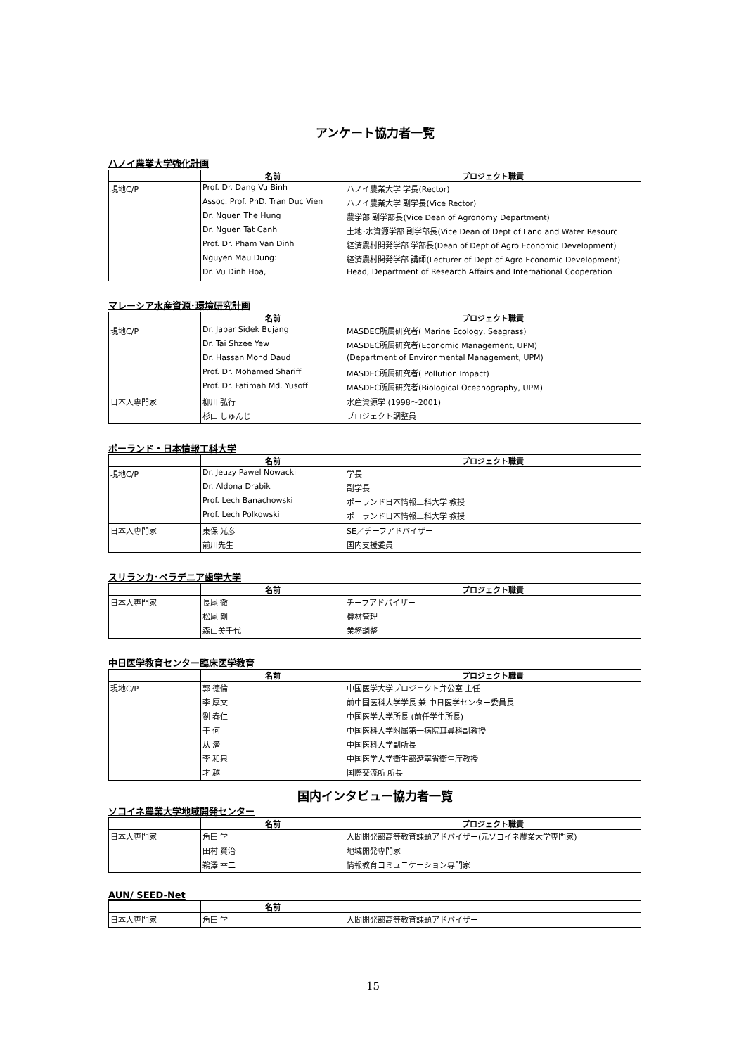アンケート協力者一覧
ハノイ農業大学強化計画
| | 名前 | プロジェクト職責 |
| --- | --- | --- |
| 現地C/P | Prof. Dr. Dang Vu Binh | ハノイ農業大学 学長(Rector) |
| | Assoc. Prof. PhD. Tran Duc Vien | ハノイ農業大学 副学長(Vice Rector) |
| | Dr. Nguen The Hung | 農学部 副学部長(Vice Dean of Agronomy Department) |
| | Dr. Nguen Tat Canh | 土地･水資源学部 副学部長(Vice Dean of Dept of Land and Water Resourc |
| | Prof. Dr. Pham Van Dinh | 経済農村開発学部 学部長(Dean of Dept of Agro Economic Development) |
| | Nguyen Mau Dung: | 経済農村開発学部 講師(Lecturer of Dept of Agro Economic Development) |
| | Dr. Vu Dinh Hoa, | Head, Department of Research Affairs and International Cooperation |
マレーシア水産資源･環境研究計画
| | 名前 | プロジェクト職責 |
| --- | --- | --- |
| 現地C/P | Dr. Japar Sidek Bujang | MASDEC所属研究者( Marine Ecology, Seagrass) |
| | Dr. Tai Shzee Yew | MASDEC所属研究者(Economic Management, UPM) |
| | Dr. Hassan Mohd Daud | (Department of Environmental Management, UPM) |
| | Prof. Dr. Mohamed Shariff | MASDEC所属研究者( Pollution Impact) |
| | Prof. Dr. Fatimah Md. Yusoff | MASDEC所属研究者(Biological Oceanography, UPM) |
| 日本人専門家 | 柳川 弘行 | 水産資源学 (1998～2001) |
| | 杉山 しゅんじ | プロジェクト調整員 |
ポーランド・日本情報工科大学
| | 名前 | プロジェクト職責 |
| --- | --- | --- |
| 現地C/P | Dr. Jeuzy Pawel Nowacki | 学長 |
| | Dr. Aldona Drabik | 副学長 |
| | Prof. Lech Banachowski | ポーランド日本情報工科大学 教授 |
| | Prof. Lech Polkowski | ポーランド日本情報工科大学 教授 |
| 日本人専門家 | 東保 光彦 | SE／チーフアドバイザー |
| | 前川先生 | 国内支援委員 |
スリランカ･ペラデニア歯学大学
| | 名前 | プロジェクト職責 |
| --- | --- | --- |
| 日本人専門家 | 長尾 徹 | チーフアドバイザー |
| | 松尾 剛 | 機材管理 |
| | 森山美千代 | 業務調整 |
中日医学教育センター臨床医学教育
| | 名前 | プロジェクト職責 |
| --- | --- | --- |
| 現地C/P | 郭 徳倫 | 中国医学大学プロジェクト弁公室 主任 |
| | 李 厚文 | 前中国医科大学学長 兼 中日医学センター委員長 |
| | 劉 春仁 | 中国医学大学所長 (前任学生所長) |
| | 于 何 | 中国医科大学附属第一病院耳鼻科副教授 |
| | 从 濳 | 中国医科大学副所長 |
| | 李 和泉 | 中国医学大学衛生部遼寧省衛生庁教授 |
| | 才 越 | 国際交流所 所長 |
国内インタビュー協力者一覧
ソコイネ農業大学地域開発センター
| | 名前 | プロジェクト職責 |
| --- | --- | --- |
| 日本人専門家 | 角田 学 | 人間開発部高等教育課題アドバイザー(元ソコイネ農業大学専門家) |
| | 田村 賢治 | 地域開発専門家 |
| | 鵜澤 幸二 | 情報教育コミュニケーション専門家 |
AUN/ SEED-Net
| | 名前 | |
| --- | --- | --- |
| 日本人専門家 | 角田 学 | 人間開発部高等教育課題アドバイザー |
15